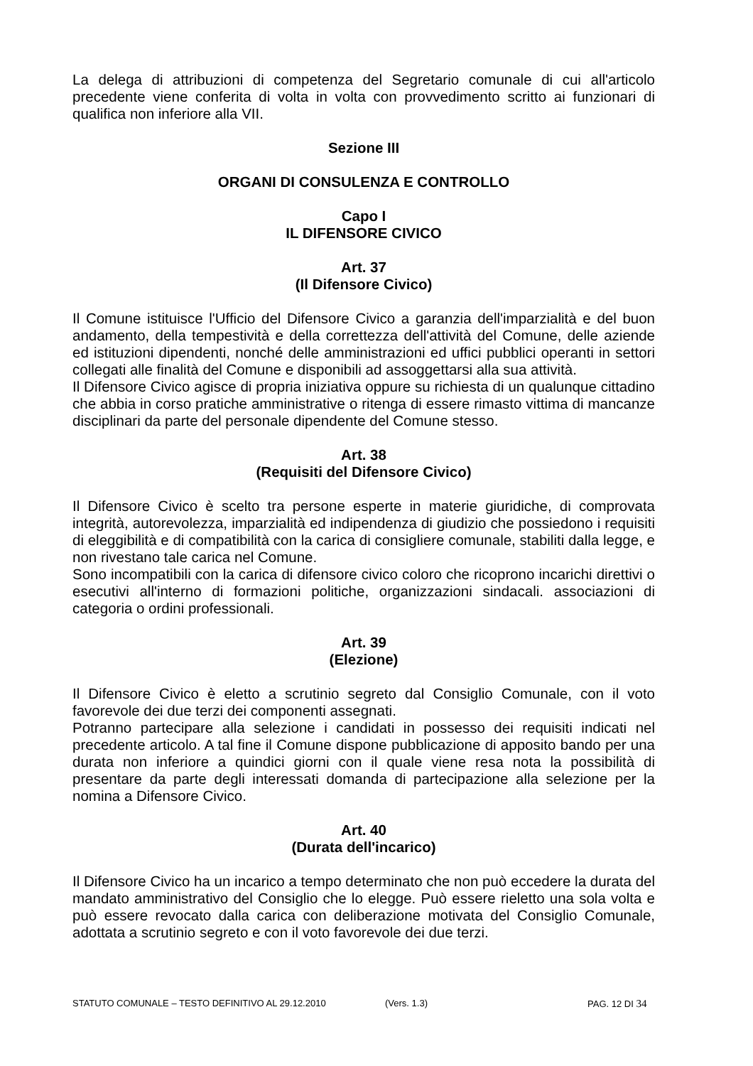La delega di attribuzioni di competenza del Segretario comunale di cui all'articolo precedente viene conferita di volta in volta con provvedimento scritto ai funzionari di qualifica non inferiore alla VII.
Sezione III
ORGANI DI CONSULENZA E CONTROLLO
Capo I
IL DIFENSORE CIVICO
Art. 37
(Il Difensore Civico)
Il Comune istituisce l'Ufficio del Difensore Civico a garanzia dell'imparzialità e del buon andamento, della tempestività e della correttezza dell'attività del Comune, delle aziende ed istituzioni dipendenti, nonché delle amministrazioni ed uffici pubblici operanti in settori collegati alle finalità del Comune e disponibili ad assoggettarsi alla sua attività.
Il Difensore Civico agisce di propria iniziativa oppure su richiesta di un qualunque cittadino che abbia in corso pratiche amministrative o ritenga di essere rimasto vittima di mancanze disciplinari da parte del personale dipendente del Comune stesso.
Art. 38
(Requisiti del Difensore Civico)
Il Difensore Civico è scelto tra persone esperte in materie giuridiche, di comprovata integrità, autorevolezza, imparzialità ed indipendenza di giudizio che possiedono i requisiti di eleggibilità e di compatibilità con la carica di consigliere comunale, stabiliti dalla legge, e non rivestano tale carica nel Comune.
Sono incompatibili con la carica di difensore civico coloro che ricoprono incarichi direttivi o esecutivi all'interno di formazioni politiche, organizzazioni sindacali. associazioni di categoria o ordini professionali.
Art. 39
(Elezione)
Il Difensore Civico è eletto a scrutinio segreto dal Consiglio Comunale, con il voto favorevole dei due terzi dei componenti assegnati.
Potranno partecipare alla selezione i candidati in possesso dei requisiti indicati nel precedente articolo. A tal fine il Comune dispone pubblicazione di apposito bando per una durata non inferiore a quindici giorni con il quale viene resa nota la possibilità di presentare da parte degli interessati domanda di partecipazione alla selezione per la nomina a Difensore Civico.
Art. 40
(Durata dell'incarico)
Il Difensore Civico ha un incarico a tempo determinato che non può eccedere la durata del mandato amministrativo del Consiglio che lo elegge. Può essere rieletto una sola volta e può essere revocato dalla carica con deliberazione motivata del Consiglio Comunale, adottata a scrutinio segreto e con il voto favorevole dei due terzi.
STATUTO COMUNALE – TESTO DEFINITIVO AL 29.12.2010 (Vers. 1.3) PAG. 12 DI 34